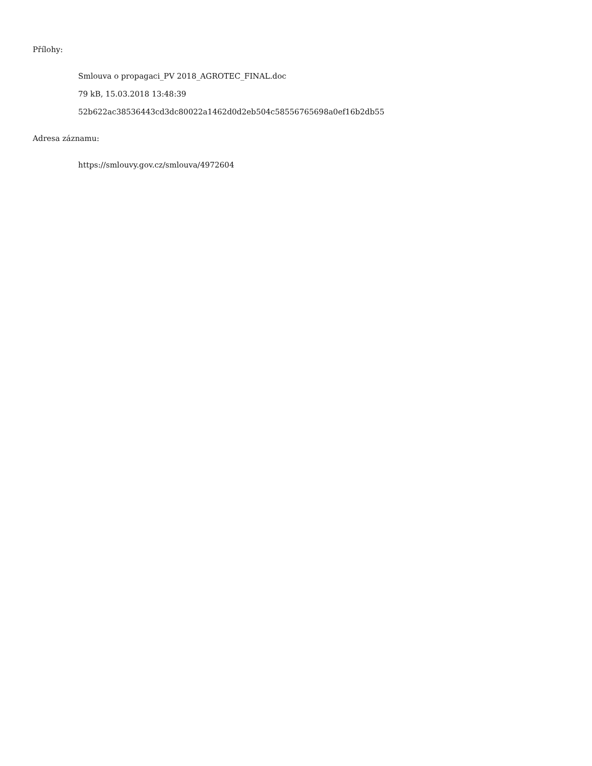Přílohy:
Smlouva o propagaci_PV 2018_AGROTEC_FINAL.doc
79 kB, 15.03.2018 13:48:39
52b622ac38536443cd3dc80022a1462d0d2eb504c58556765698a0ef16b2db55
Adresa záznamu:
https://smlouvy.gov.cz/smlouva/4972604